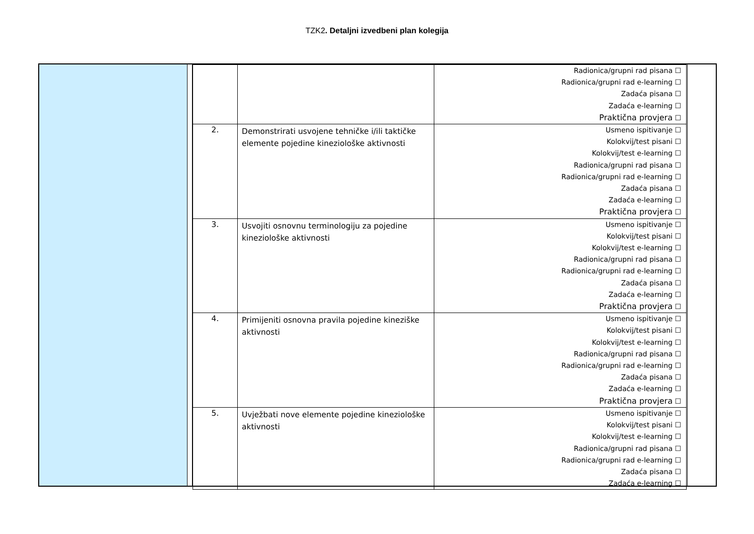TZK2. Detaljni izvedbeni plan kolegija
| | | Radionica/grupni rad pisana ☐ Radionica/grupni rad e-learning ☐ Zadaća pisana ☐ Zadaća e-learning ☐ Praktična provjera ☐ |
| 2. | Demonstrirati usvojene tehničke i/ili taktičke elemente pojedine kineziološke aktivnosti | Usmeno ispitivanje ☐ Kolokvij/test pisani ☐ Kolokvij/test e-learning ☐ Radionica/grupni rad pisana ☐ Radionica/grupni rad e-learning ☐ Zadaća pisana ☐ Zadaća e-learning ☐ Praktična provjera ☐ |
| 3. | Usvojiti osnovnu terminologiju za pojedine kineziološke aktivnosti | Usmeno ispitivanje ☐ Kolokvij/test pisani ☐ Kolokvij/test e-learning ☐ Radionica/grupni rad pisana ☐ Radionica/grupni rad e-learning ☐ Zadaća pisana ☐ Zadaća e-learning ☐ Praktična provjera ☐ |
| 4. | Primijeniti osnovna pravila pojedine kineziške aktivnosti | Usmeno ispitivanje ☐ Kolokvij/test pisani ☐ Kolokvij/test e-learning ☐ Radionica/grupni rad pisana ☐ Radionica/grupni rad e-learning ☐ Zadaća pisana ☐ Zadaća e-learning ☐ Praktična provjera ☐ |
| 5. | Uvježbati nove elemente pojedine kineziološke aktivnosti | Usmeno ispitivanje ☐ Kolokvij/test pisani ☐ Kolokvij/test e-learning ☐ Radionica/grupni rad pisana ☐ Radionica/grupni rad e-learning ☐ Zadaća pisana ☐ Zadaća e-learning ☐ |